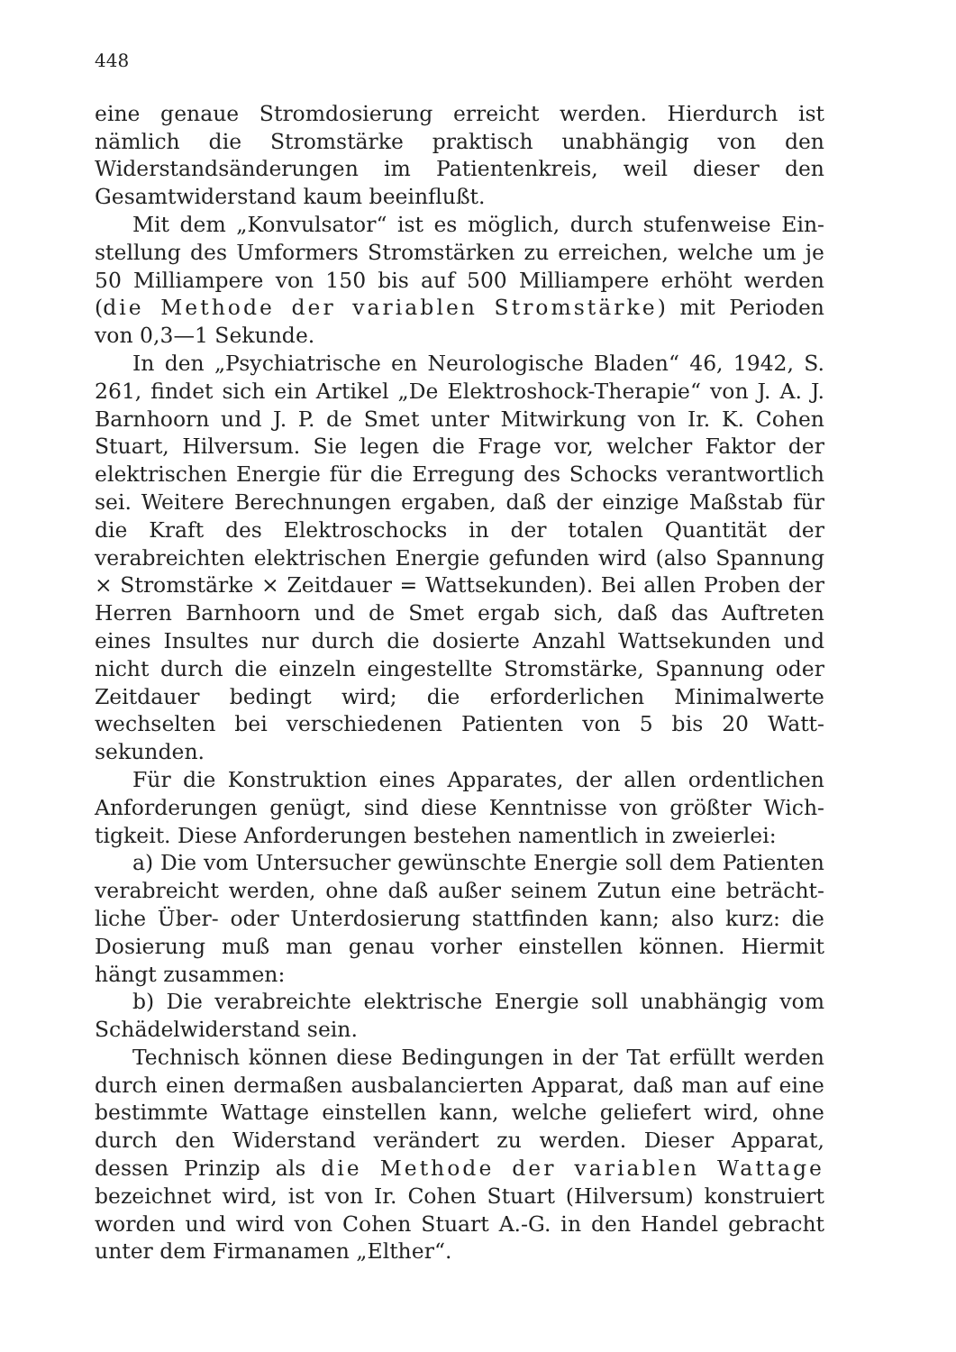448
eine genaue Stromdosierung erreicht werden. Hierdurch ist nämlich die Stromstärke praktisch unabhängig von den Widerstands­änderungen im Patientenkreis, weil dieser den Gesamtwiderstand kaum beeinflußt.
Mit dem „Konvulsator“ ist es möglich, durch stufenweise Ein­stellung des Umformers Stromstärken zu erreichen, welche um je 50 Milliampere von 150 bis auf 500 Milliampere erhöht werden (die Methode der variablen Stromstärke) mit Perioden von 0,3—1 Sekunde.
In den „Psychiatrische en Neurologische Bladen“ 46, 1942, S. 261, findet sich ein Artikel „De Elektroshock-Therapie“ von J. A. J. Barnhoorn und J. P. de Smet unter Mitwirkung von Ir. K. Cohen Stuart, Hilversum. Sie legen die Frage vor, welcher Faktor der elektrischen Energie für die Erregung des Schocks verantwortlich sei. Weitere Berechnungen ergaben, daß der einzige Maßstab für die Kraft des Elektroschocks in der totalen Quanti­tät der verabreichten elektrischen Energie gefunden wird (also Spannung × Stromstärke × Zeitdauer = Wattsekunden). Bei allen Proben der Herren Barnhoorn und de Smet ergab sich, daß das Auftreten eines Insultes nur durch die dosierte Anzahl Watt­sekunden und nicht durch die einzeln eingestellte Stromstärke, Spannung oder Zeitdauer bedingt wird; die erforderlichen Minimal­werte wechselten bei verschiedenen Patienten von 5 bis 20 Watt­sekunden.
Für die Konstruktion eines Apparates, der allen ordentlichen Anforderungen genügt, sind diese Kenntnisse von größter Wich­tigkeit. Diese Anforderungen bestehen namentlich in zweierlei:
a) Die vom Untersucher gewünschte Energie soll dem Patienten verabreicht werden, ohne daß außer seinem Zutun eine beträcht­liche Über- oder Unterdosierung stattfinden kann; also kurz: die Dosierung muß man genau vorher einstellen können. Hiermit hängt zusammen:
b) Die verabreichte elektrische Energie soll unabhängig vom Schädelwiderstand sein.
Technisch können diese Bedingungen in der Tat erfüllt werden durch einen dermaßen ausbalancierten Apparat, daß man auf eine bestimmte Wattage einstellen kann, welche geliefert wird, ohne durch den Widerstand verändert zu werden. Dieser Apparat, dessen Prinzip als die Methode der variablen Wattage bezeichnet wird, ist von Ir. Cohen Stuart (Hilversum) konstruiert worden und wird von Cohen Stuart A.-G. in den Handel gebracht unter dem Firmanamen „Elther“.